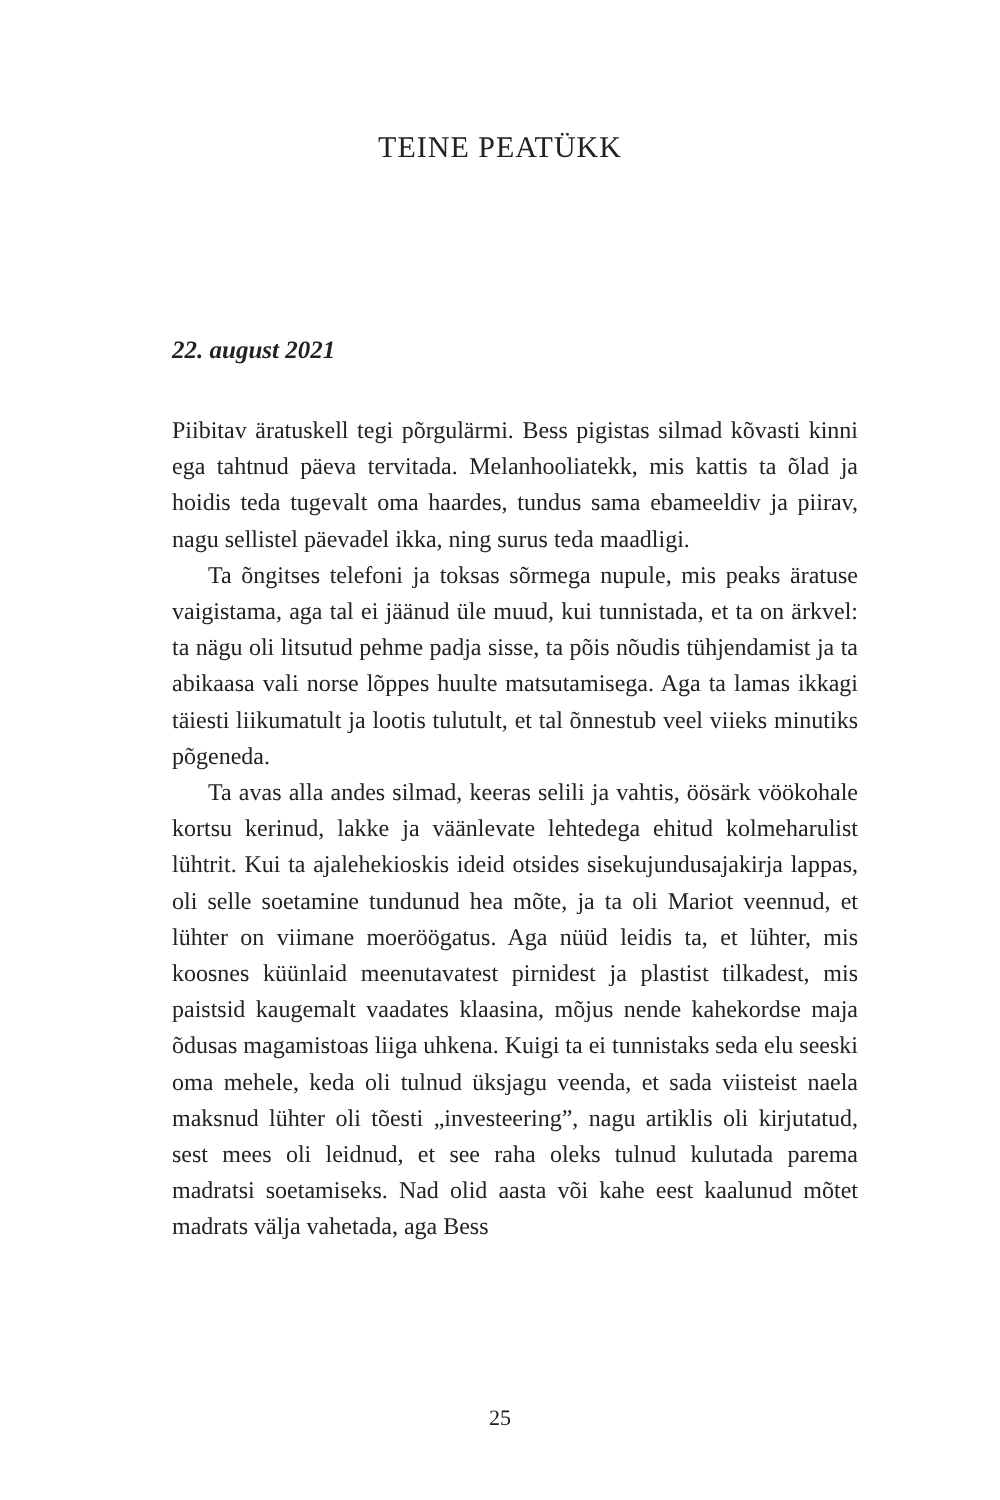TEINE PEATÜKK
22. august 2021
Piibitav äratuskell tegi põrgulärmi. Bess pigistas silmad kõvasti kinni ega tahtnud päeva tervitada. Melanhooliatekk, mis kattis ta õlad ja hoidis teda tugevalt oma haardes, tundus sama ebameeldiv ja piirav, nagu sellistel päevadel ikka, ning surus teda maadligi.
Ta õngitses telefoni ja toksas sõrmega nupule, mis peaks äratuse vaigistama, aga tal ei jäänud üle muud, kui tunnistada, et ta on ärkvel: ta nägu oli litsutud pehme padja sisse, ta põis nõudis tühjendamist ja ta abikaasa vali norse lõppes huulte matsutamisega. Aga ta lamas ikkagi täiesti liikumatult ja lootis tulutult, et tal õnnestub veel viieks minutiks põgeneda.
Ta avas alla andes silmad, keeras selili ja vahtis, öösärk vöökohale kortsu kerinud, lakke ja väänlevate lehtedega ehitud kolmeharulist lühtrit. Kui ta ajalehekioskis ideid otsides sisekujundusajakirja lappas, oli selle soetamine tundunud hea mõte, ja ta oli Mariot veennud, et lühter on viimane moeröögatus. Aga nüüd leidis ta, et lühter, mis koosnes küünlaid meenutavatest pirnidest ja plastist tilkadest, mis paistsid kaugemalt vaadates klaasina, mõjus nende kahekordse maja õdusas magamistoas liiga uhkena. Kuigi ta ei tunnistaks seda elu seeski oma mehele, keda oli tulnud üksjagu veenda, et sada viisteist naela maksnud lühter oli tõesti „investeering”, nagu artiklis oli kirjutatud, sest mees oli leidnud, et see raha oleks tulnud kulutada parema madratsi soetamiseks. Nad olid aasta või kahe eest kaalunud mõtet madrats välja vahetada, aga Bess
25